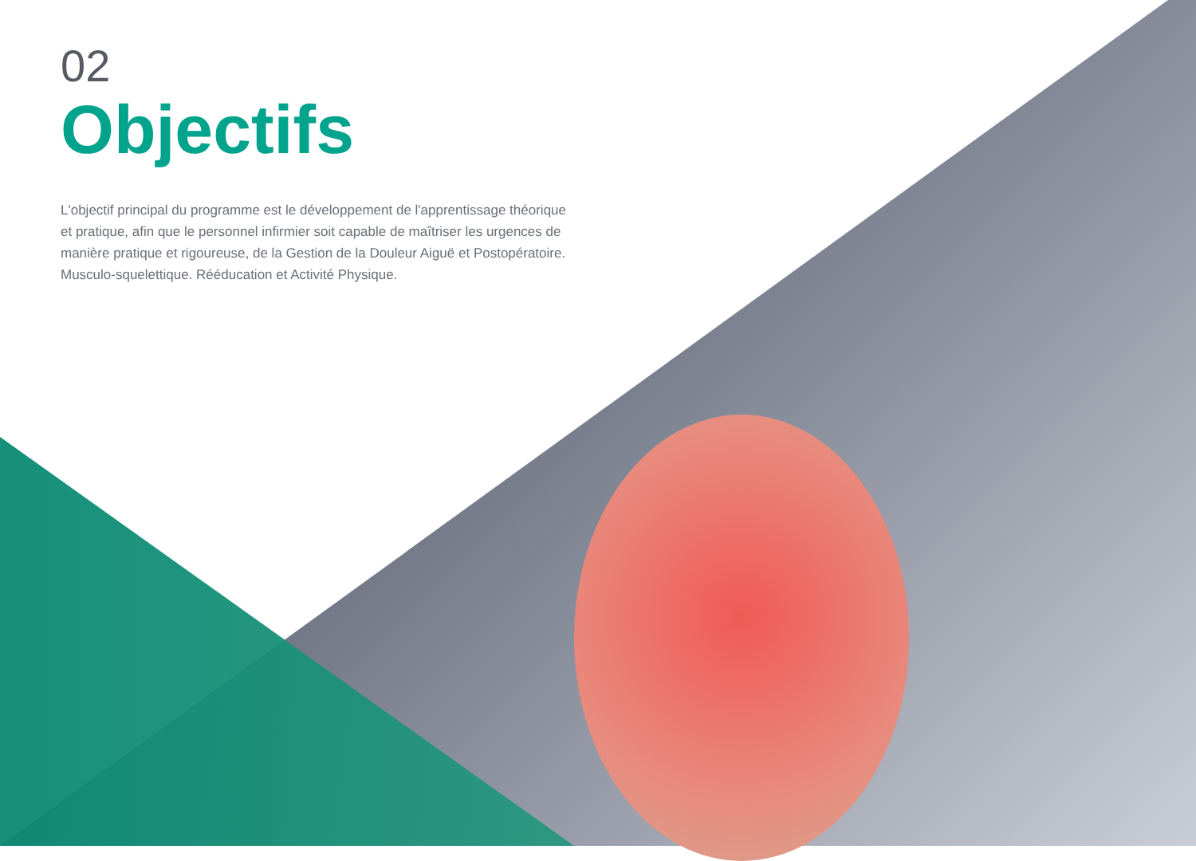02
Objectifs
L'objectif principal du programme est le développement de l'apprentissage théorique et pratique, afin que le personnel infirmier soit capable de maîtriser les urgences de manière pratique et rigoureuse, de la Gestion de la Douleur Aiguë et Postopératoire. Musculo-squelettique. Rééducation et Activité Physique.